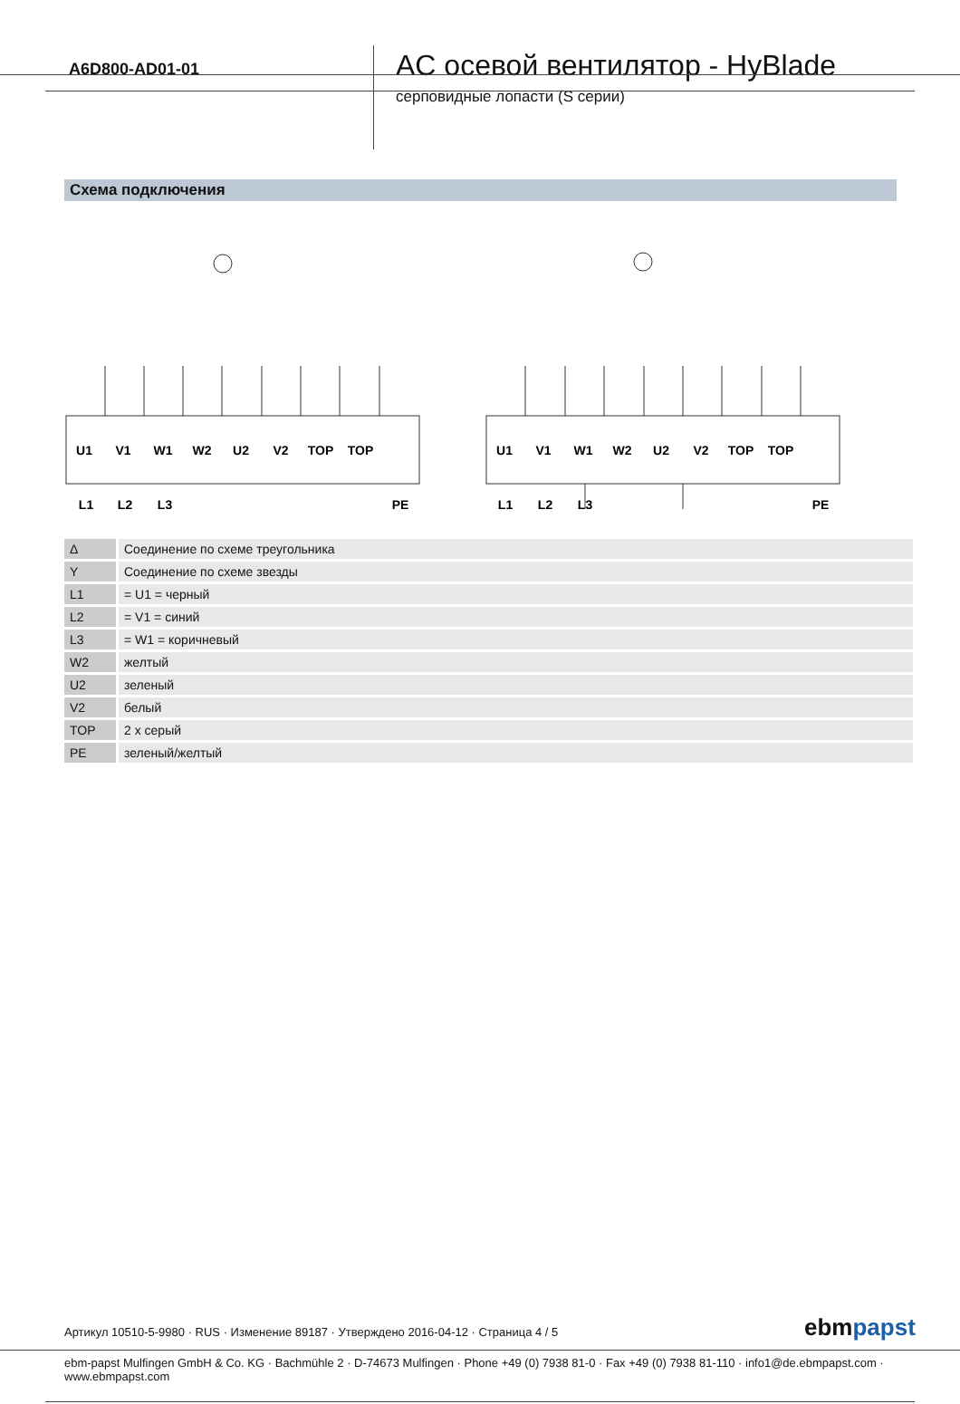A6D800-AD01-01
AC осевой вентилятор - HyBlade
серповидные лопасти (S серии)
Схема подключения
U1
V1
W1
W2
U2
V2
TOP
TOP
L1
L2
L3
PE
U1
V1
W1
W2
U2
V2
TOP
TOP
L1
L2
L3
PE
| Δ | Соединение по схеме треугольника |
| Y | Соединение по схеме звезды |
| L1 | = U1 = черный |
| L2 | = V1 = синий |
| L3 | = W1 = коричневый |
| W2 | желтый |
| U2 | зеленый |
| V2 | белый |
| TOP | 2 x серый |
| PE | зеленый/желтый |
Артикул 10510-5-9980 · RUS · Изменение 89187 · Утверждено 2016-04-12 · Страница 4 / 5
ebmpapst
ebm-papst Mulfingen GmbH & Co. KG · Bachmühle 2 · D-74673 Mulfingen · Phone +49 (0) 7938 81-0 · Fax +49 (0) 7938 81-110 · info1@de.ebmpapst.com · www.ebmpapst.com